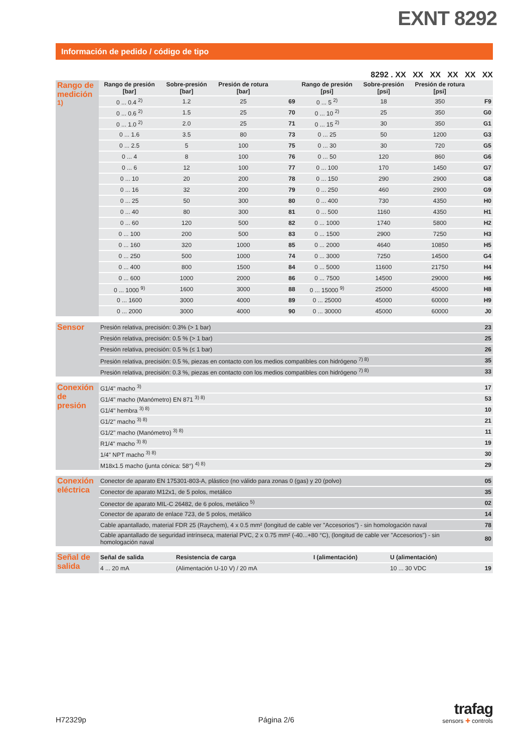EXNT 8292
Información de pedido / código de tipo
8292 . XX XX XX XX XX XX
| Rango de medición <sup>1)</sup> | Rango de presión [bar] | Sobre-presión [bar] | Presión de rotura [bar] | | Rango de presión [psi] | Sobre-presión [psi] | Presión de rotura [psi] | |
| | 0 ... 0.4 <sup>2)</sup> | 1.2 | 25 | 69 | 0 ... 5 <sup>2)</sup> | 18 | 350 | F9 |
| | 0 ... 0.6 <sup>2)</sup> | 1.5 | 25 | 70 | 0 ... 10 <sup>2)</sup> | 25 | 350 | G0 |
| | 0 ... 1.0 <sup>2)</sup> | 2.0 | 25 | 71 | 0 ... 15 <sup>2)</sup> | 30 | 350 | G1 |
| | 0 ... 1.6 | 3.5 | 80 | 73 | 0 ... 25 | 50 | 1200 | G3 |
| | 0 ... 2.5 | 5 | 100 | 75 | 0 ... 30 | 30 | 720 | G5 |
| | 0 ... 4 | 8 | 100 | 76 | 0 ... 50 | 120 | 860 | G6 |
| | 0 ... 6 | 12 | 100 | 77 | 0 ... 100 | 170 | 1450 | G7 |
| | 0 ... 10 | 20 | 200 | 78 | 0 ... 150 | 290 | 2900 | G8 |
| | 0 ... 16 | 32 | 200 | 79 | 0 ... 250 | 460 | 2900 | G9 |
| | 0 ... 25 | 50 | 300 | 80 | 0 ... 400 | 730 | 4350 | H0 |
| | 0 ... 40 | 80 | 300 | 81 | 0 ... 500 | 1160 | 4350 | H1 |
| | 0 ... 60 | 120 | 500 | 82 | 0 ... 1000 | 1740 | 5800 | H2 |
| | 0 ... 100 | 200 | 500 | 83 | 0 ... 1500 | 2900 | 7250 | H3 |
| | 0 ... 160 | 320 | 1000 | 85 | 0 ... 2000 | 4640 | 10850 | H5 |
| | 0 ... 250 | 500 | 1000 | 74 | 0 ... 3000 | 7250 | 14500 | G4 |
| | 0 ... 400 | 800 | 1500 | 84 | 0 ... 5000 | 11600 | 21750 | H4 |
| | 0 ... 600 | 1000 | 2000 | 86 | 0 ... 7500 | 14500 | 29000 | H6 |
| | 0 ... 1000 <sup>9)</sup> | 1600 | 3000 | 88 | 0 ... 15000 <sup>9)</sup> | 25000 | 45000 | H8 |
| | 0 ... 1600 | 3000 | 4000 | 89 | 0 ... 25000 | 45000 | 60000 | H9 |
| | 0 ... 2000 | 3000 | 4000 | 90 | 0 ... 30000 | 45000 | 60000 | J0 |
| Sensor | Presión relativa, precisión: 0.3% (> 1 bar) | 23 |
| | Presión relativa, precisión: 0.5 % (> 1 bar) | 25 |
| | Presión relativa, precisión: 0.5 % (≤ 1 bar) | 26 |
| | Presión relativa, precisión: 0.5 %, piezas en contacto con los medios compatibles con hidrógeno <sup>7) 8)</sup> | 35 |
| | Presión relativa, precisión: 0.3 %, piezas en contacto con los medios compatibles con hidrógeno <sup>7) 8)</sup> | 33 |
| Conexión de presión | G1/4" macho <sup>3)</sup> | 17 |
| | G1/4" macho (Manómetro) EN 871 <sup>3) 8)</sup> | 53 |
| | G1/4" hembra <sup>3) 8)</sup> | 10 |
| | G1/2" macho <sup>3) 8)</sup> | 21 |
| | G1/2" macho (Manómetro) <sup>3) 8)</sup> | 11 |
| | R1/4" macho <sup>3) 8)</sup> | 19 |
| | 1/4" NPT macho <sup>3) 8)</sup> | 30 |
| | M18x1.5 macho (junta cónica: 58°) <sup>4) 8)</sup> | 29 |
| Conexión eléctrica | Conector de aparato EN 175301-803-A, plástico (no válido para zonas 0 (gas) y 20 (polvo) | 05 |
| | Conector de aparato M12x1, de 5 polos, metálico | 35 |
| | Conector de aparato MIL-C 26482, de 6 polos, metálico <sup>5)</sup> | 02 |
| | Conector de aparato de enlace 723, de 5 polos, metálico | 14 |
| | Cable apantallado, material FDR 25 (Raychem), 4 x 0.5 mm² (longitud de cable ver "Accesorios") - sin homologación naval | 78 |
| | Cable apantallado de seguridad intrínseca, material PVC, 2 x 0.75 mm² (-40...+80 °C), (longitud de cable ver "Accesorios") - sin homologación naval | 80 |
| Señal de salida | Señal de salida | Resistencia de carga | I (alimentación) | U (alimentación) | |
| | 4 ... 20 mA | (Alimentación U-10 V) / 20 mA | | 10 ... 30 VDC | 19 |
H72329p Página 2/6
trafag
sensors ✚ controls